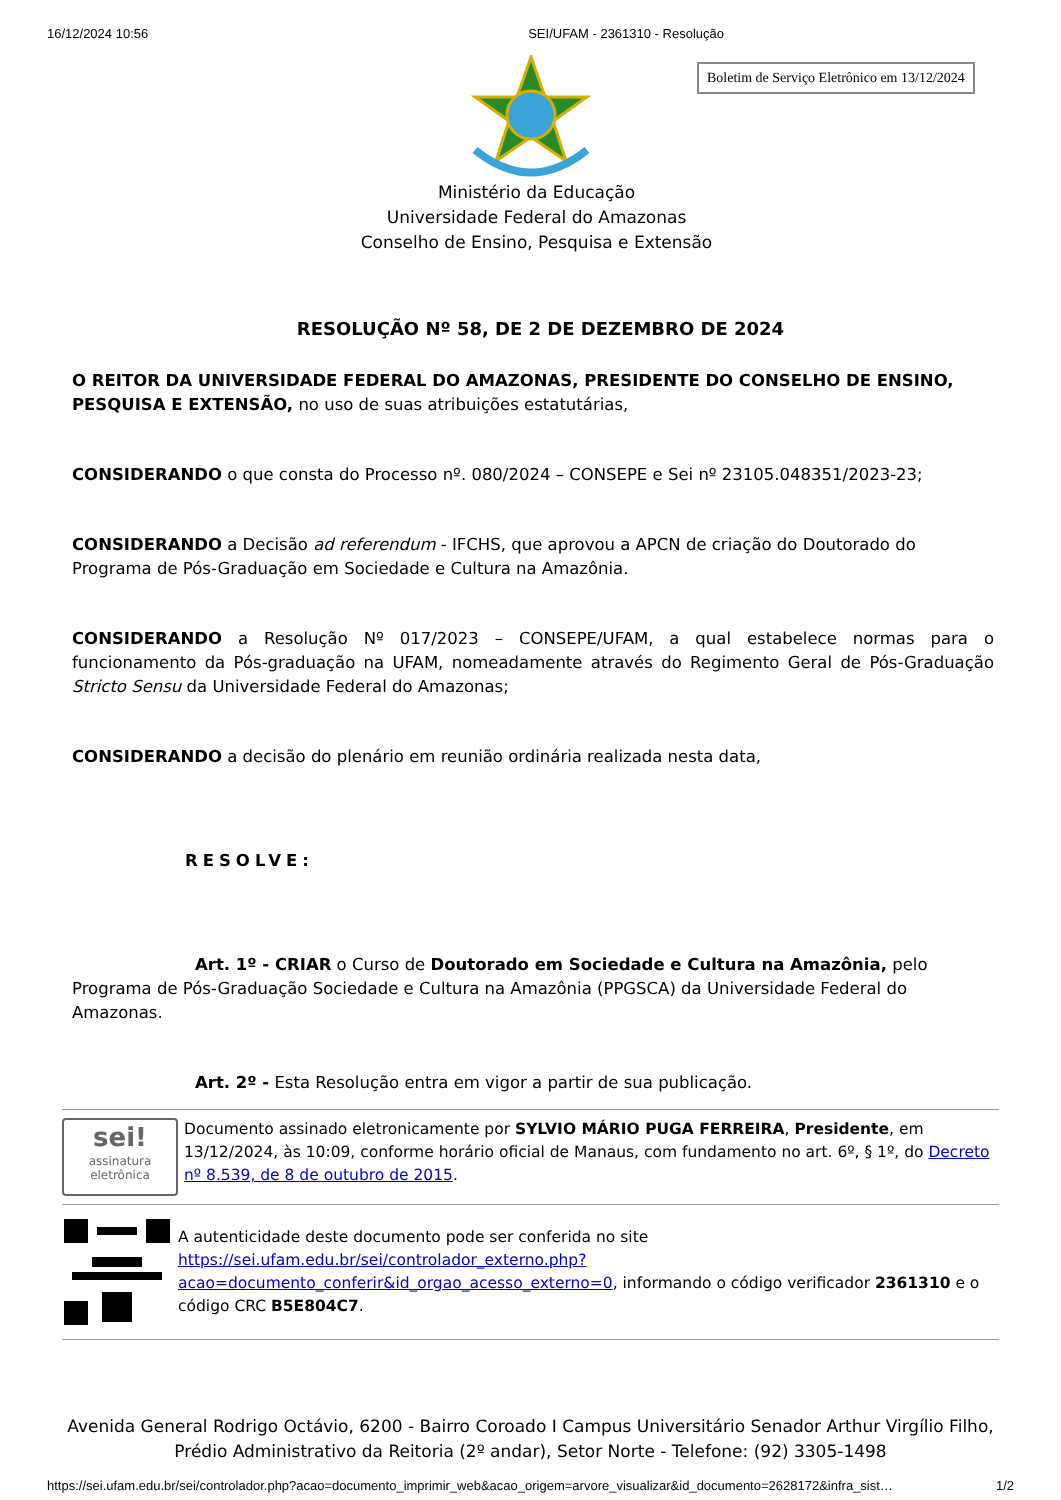16/12/2024 10:56 SEI/UFAM - 2361310 - Resolução
Boletim de Serviço Eletrônico em 13/12/2024
Ministério da Educação
Universidade Federal do Amazonas
Conselho de Ensino, Pesquisa e Extensão
RESOLUÇÃO Nº 58, DE 2 DE DEZEMBRO DE 2024
O REITOR DA UNIVERSIDADE FEDERAL DO AMAZONAS, PRESIDENTE DO CONSELHO DE ENSINO, PESQUISA E EXTENSÃO, no uso de suas atribuições estatutárias,
CONSIDERANDO o que consta do Processo nº. 080/2024 – CONSEPE e Sei nº 23105.048351/2023-23;
CONSIDERANDO a Decisão ad referendum - IFCHS, que aprovou a APCN de criação do Doutorado do Programa de Pós-Graduação em Sociedade e Cultura na Amazônia.
CONSIDERANDO a Resolução Nº 017/2023 – CONSEPE/UFAM, a qual estabelece normas para o funcionamento da Pós-graduação na UFAM, nomeadamente através do Regimento Geral de Pós-Graduação Stricto Sensu da Universidade Federal do Amazonas;
CONSIDERANDO a decisão do plenário em reunião ordinária realizada nesta data,
RESOLVE:
Art. 1º - CRIAR o Curso de Doutorado em Sociedade e Cultura na Amazônia, pelo Programa de Pós-Graduação Sociedade e Cultura na Amazônia (PPGSCA) da Universidade Federal do Amazonas.
Art. 2º - Esta Resolução entra em vigor a partir de sua publicação.
sei!
assinatura eletrônica
Documento assinado eletronicamente por SYLVIO MÁRIO PUGA FERREIRA, Presidente, em 13/12/2024, às 10:09, conforme horário oficial de Manaus, com fundamento no art. 6º, § 1º, do Decreto nº 8.539, de 8 de outubro de 2015.
A autenticidade deste documento pode ser conferida no site https://sei.ufam.edu.br/sei/controlador_externo.php?acao=documento_conferir&id_orgao_acesso_externo=0, informando o código verificador 2361310 e o código CRC B5E804C7.
Avenida General Rodrigo Octávio, 6200 - Bairro Coroado I Campus Universitário Senador Arthur Virgílio Filho,
Prédio Administrativo da Reitoria (2º andar), Setor Norte - Telefone: (92) 3305-1498
https://sei.ufam.edu.br/sei/controlador.php?acao=documento_imprimir_web&acao_origem=arvore_visualizar&id_documento=2628172&infra_sist… 1/2